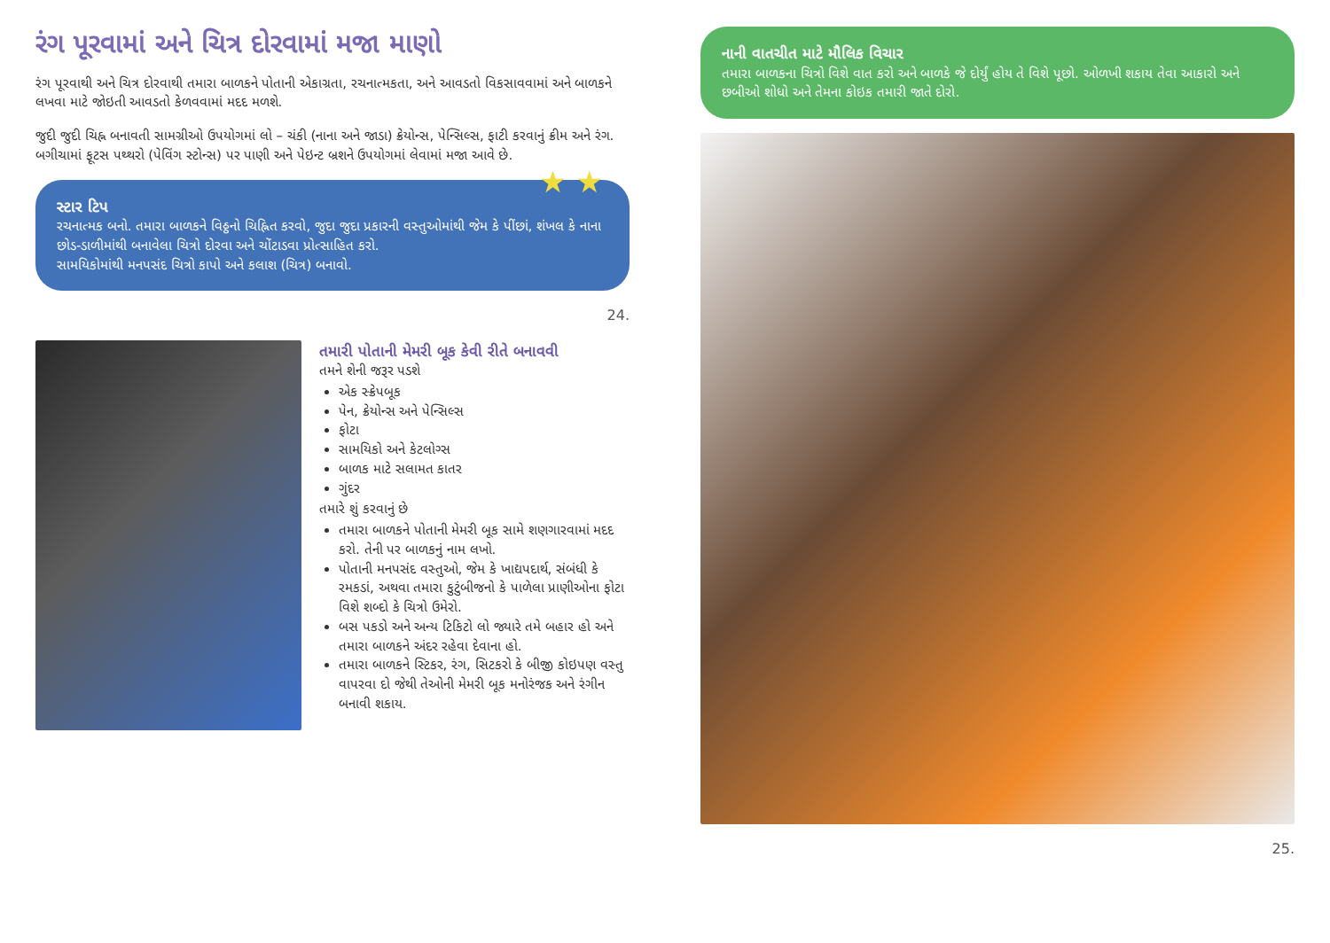રંગ પૂરવામાં અને ચિત્ર દોરવામાં મજા માણો
રંગ પૂરવાથી અને ચિત્ર દોરવાથી તમારા બાળકને પોતાની એકાગ્રતા, રચનાત્મકતા, અને આવડતો વિકસાવવામાં અને બાળકને લખવા માટે જોઇતી આવડતો કેળવવામાં મદદ મળશે.
જુદી જુદી ચિહ્ન બનાવતી સામગ્રીઓ ઉપયોગમાં લો – ચંકી (નાના અને જાડા) ક્રેયોન્સ, પેન્સિલ્સ, ફાટી કરવાનું ક્રીમ અને રંગ. બગીચામાં ફૂટસ પથ્થરો (પેવિંગ સ્ટોન્સ) પર પાણી અને પેઇન્ટ બ્રશને ઉપયોગમાં લેવામાં મજા આવે છે.
★ ★
સ્ટાર ટિપ
રચનાત્મક બનો. તમારા બાળકને વિઠ્ઠનો ચિહ્નિત કરવો, જુદા જુદા પ્રકારની વસ્તુઓમાંથી જેમ કે પીંછાં, શંખલ કે નાના છોડ-ડાળીમાંથી બનાવેલા ચિત્રો દોરવા અને ચોંટાડવા પ્રોત્સાહિત કરો.
સામયિકોમાંથી મનપસંદ ચિત્રો કાપો અને કલાશ (ચિત્ર) બનાવો.
24.
તમારી પોતાની મેમરી બૂક કેવી રીતે બનાવવી
તમને શેની જરૂર પડશે
એક સ્ક્રેપબૂક
પેન, ક્રેયોન્સ અને પેન્સિલ્સ
ફોટા
સામયિકો અને કેટલોગ્સ
બાળક માટે સલામત કાતર
ગુંદર
તમારે શું કરવાનું છે
તમારા બાળકને પોતાની મેમરી બૂક સામે શણગારવામાં મદદ કરો. તેની પર બાળકનું નામ લખો.
પોતાની મનપસંદ વસ્તુઓ, જેમ કે ખાદ્યપદાર્થ, સંબંધી કે રમકડાં, અથવા તમારા કુટુંબીજનો કે પાળેલા પ્રાણીઓના ફોટા વિશે શબ્દો કે ચિત્રો ઉમેરો.
બસ પકડો અને અન્ય ટિકિટો લો જ્યારે તમે બહાર હો અને તમારા બાળકને અંદર રહેવા દેવાના હો.
તમારા બાળકને સ્ટિકર, રંગ, સિટકરો કે બીજી કોઇપણ વસ્તુ વાપરવા દો જેથી તેઓની મેમરી બૂક મનોરંજક અને રંગીન બનાવી શકાય.
નાની વાતચીત માટે મૌલિક વિચાર
તમારા બાળકના ચિત્રો વિશે વાત કરો અને બાળકે જે દોર્યું હોય તે વિશે પૂછો. ઓળખી શકાય તેવા આકારો અને છબીઓ શોધો અને તેમના કોઇક તમારી જાતે દોરો.
25.